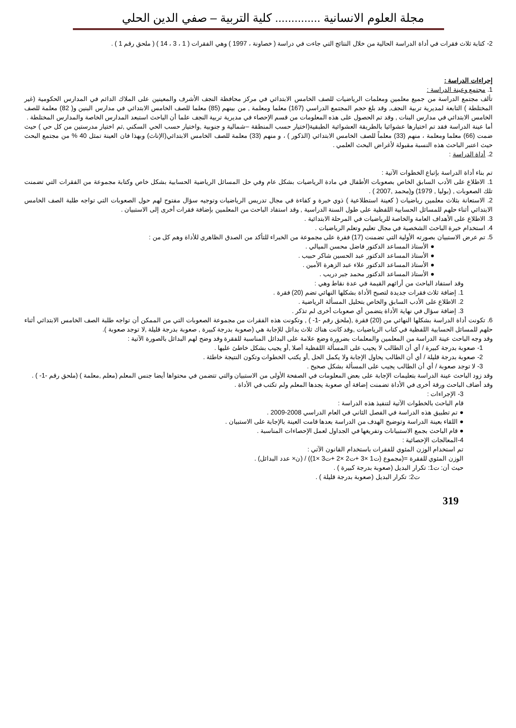مجلة العلوم الانسانية .............. كلية التربية – صفي الدين الحلي
2- كتابة ثلاث فقرات في أداة الدراسة الحالية من خلال النتائج التي جاءت في دراسة ( خصاونة ، 1997 ) وهي الفقرات ( 1 ، 3 ، 14 ) ( ملحق رقم 1 ) .
إجراءات الدراسة :
1. مجتمع وعينة الدراسة :
تألف مجتمع الدراسة من جميع معلمين ومعلمات الرياضيات للصف الخامس الابتدائي في مركز محافظة النجف الأشرف والمعينين على الملاك الدائم في المدارس الحكومية (غير المختلطة ) التابعة لمديرية تربية النجف, وقد بلغ حجم المجتمع الدراسي (167) معلما ومعلمة , من بينهم (85) معلما للصف الخامس الابتدائي في مدارس البنين و( 82) معلمة للصف الخامس الابتدائي في مدارس البنات , وقد تم الحصول على هذه المعلومات من قسم الإحصاء في مديرية تربية النجف علما أن الباحث استبعد المدارس الخاصة والمدارس المختلطة .
أما عينة الدراسة فقد تم اختيارها عشوائيا بالطريقة العشوائية الطبقية(اختيار حسب المنطقة –شمالية و جنوبية ,واختيار حسب الحي السكني ,ثم اختيار مدرستين من كل حي ) حيث ضمت (66) معلما ومعلمة ، منهم (33) معلماً للصف الخامس الابتدائي (الذكور ) ، و منهم (33) معلمة للصف الخامس الابتدائي(الإناث) وبهذا فان العينة تمثل 40 % من مجتمع البحث حيث اعتبر الباحث هذه النسبة مقبولة لأغراض البحث العلمي .
2. أداة الدراسة :
تم بناء أداة الدراسة بإتباع الخطوات الآتية :
1. الاطلاع على الأدب السابق الخاص بصعوبات الأطفال في مادة الرياضيات بشكل عام وفي حل المسائل الرياضية الحسابية بشكل خاص وكتابة مجموعة من الفقرات التي تضمنت تلك الصعوبات , (بوليا , 1979) و(محمد ,2007 ) .
2. الاستعانة بثلاث معلمين رياضيات ( كعينة استطلاعية ) ذوي خبرة و كفاءة في مجال تدريس الرياضيات وتوجيه سؤال مفتوح لهم حول الصعوبات التي تواجه طلبة الصف الخامس الابتدائي أثناء حلهم للمسائل الحسابية اللفظية على طول السنة الدراسية , وقد استفاد الباحث من المعلمين بإضافة فقرات أخرى إلى الاستبيان .
3. الاطلاع على الأهداف العامة والخاصة للرياضيات في المرحلة الابتدائية .
4. استخدام خبرة الباحث الشخصية في مجال تعليم وتعلم الرياضيات .
5. تم عرض الاستبيان بصورته الأولية التي تضمنت (17) فقرة على مجموعة من الخبراء للتأكد من الصدق الظاهري للأداة وهم كل من :
● الأستاذ المساعد الدكتور فاضل محسن الميالي .
● الأستاذ المساعد الدكتور عبد الحسين شاكر حبيب .
● الأستاذ المساعد الدكتور علاء عبد الزهرة الأمين .
● الأستاذ المساعد الدكتور محمد جبر دريب .
وقد استفاد الباحث من أرائهم القيمة في عدة نقاط وهي :
1. إضافة ثلاث فقرات جديدة لتصبح الأداة بشكلها النهائي تضم (20) فقرة .
2. الاطلاع على الأدب السابق والخاص بتحليل المسألة الرياضية .
3. إضافة سؤال في نهاية الأداة يتضمن أي صعوبات أخرى لم تذكر .
6. تكونت أداة الدراسة بشكلها النهائي من (20) فقرة ,(ملحق رقم -1- ) , وتكونت هذه الفقرات من مجموعة الصعوبات التي من الممكن أن تواجه طلبة الصف الخامس الابتدائي أثناء حلهم للمسائل الحسابية اللفظية في كتاب الرياضيات ,وقد كانت هناك ثلاث بدائل للإجابة هي (صعوبة بدرجة كبيرة , صعوبة بدرجة قليلة ,لا توجد صعوبة ).
وقد وجه الباحث عينة الدراسة من المعلمين والمعلمات بضرورة وضع علامة على البدائل المناسبة للفقرة وقد وضح لهم البدائل بالصورة الآتية :
1- صعوبة بدرجة كبيرة / أي أن الطالب لا يجيب على المسألة اللفظية أصلا ,أو يجيب بشكل خاطئ عليها .
2- صعوبة بدرجة قليلة / أي أن الطالب يحاول الإجابة ولا يكمل الحل ,أو يكتب الخطوات وتكون النتيجة خاطئة .
3- لا توجد صعوبة / أي أن الطالب يجيب على المسألة بشكل صحيح .
وقد زود الباحث عينة الدراسة بتعليمات الإجابة على بعض المعلومات في الصفحة الأولى من الاستبيان والتي تتضمن في محتواها أيضا جنس المعلم (معلم ,معلمة ) (ملحق رقم -1- ) .
وقد أضاف الباحث ورقة أخرى في الأداة تضمنت إضافة أي صعوبة يجدها المعلم ولم تكتب في الأداة .
3- الإجراءات :
قام الباحث بالخطوات الآتية لتنفيذ هذه الدراسة :
● تم تطبيق هذه الدراسة في الفصل الثاني في العام الدراسي 2008-2009 .
● اللقاء بعينة الدراسة وتوضيح الهدف من الدراسة بعدها قامت العينة بالإجابة على الاستبيان .
● قام الباحث بجمع الاستبيانات وتفريغها في الجداول لعمل الإحصاءات المناسبة .
4-المعالجات الإحصائية :
تم استخدام الوزن المئوي للفقرات باستخدام القانون الآتي :
الوزن المئوي للفقرة =(مجموع (ت1 ×3 +ت2 ×2 +ت3 ×1)) / (ن× عدد البدائل) .
حيث أن: ت1: تكرار البديل (صعوبة بدرجة كبيرة ) .
ت2: تكرار البديل (صعوبة بدرجة قليلة ) .
319